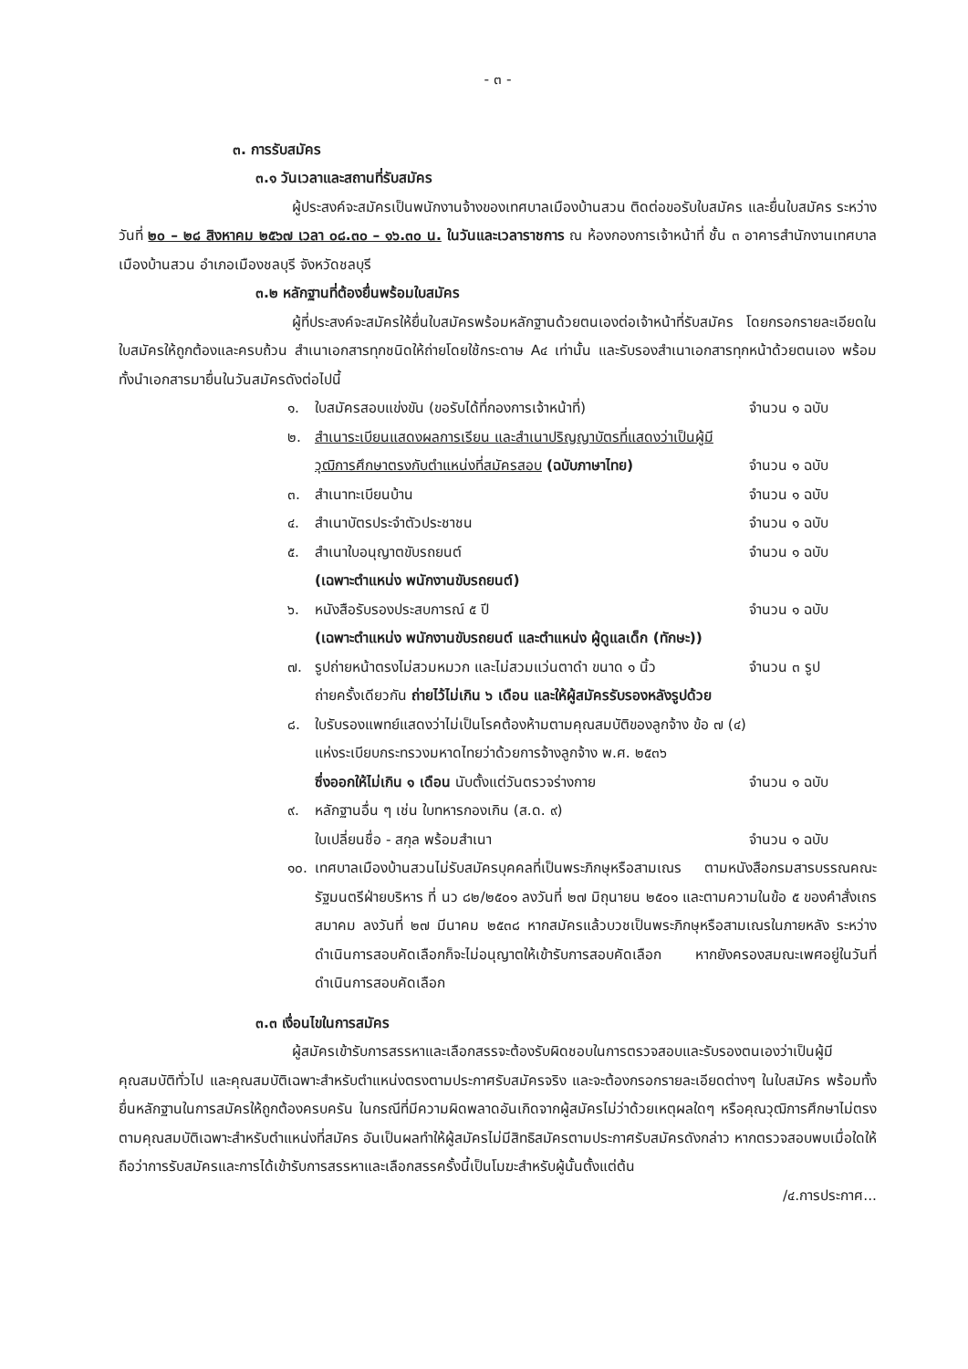- ๓ -
๓. การรับสมัคร
๓.๑ วันเวลาและสถานที่รับสมัคร
ผู้ประสงค์จะสมัครเป็นพนักงานจ้างของเทศบาลเมืองบ้านสวน ติดต่อขอรับใบสมัคร และยื่นใบสมัคร ระหว่างวันที่ ๒๐ – ๒๘ สิงหาคม ๒๕๖๗ เวลา ๐๘.๓๐ – ๑๖.๓๐ น. ในวันและเวลาราชการ ณ ห้องกองการเจ้าหน้าที่ ชั้น ๓ อาคารสำนักงานเทศบาลเมืองบ้านสวน อำเภอเมืองชลบุรี จังหวัดชลบุรี
๓.๒ หลักฐานที่ต้องยื่นพร้อมใบสมัคร
ผู้ที่ประสงค์จะสมัครให้ยื่นใบสมัครพร้อมหลักฐานด้วยตนเองต่อเจ้าหน้าที่รับสมัคร โดยกรอกรายละเอียดในใบสมัครให้ถูกต้องและครบถ้วน สำเนาเอกสารทุกชนิดให้ถ่ายโดยใช้กระดาษ A๔ เท่านั้น และรับรองสำเนาเอกสารทุกหน้าด้วยตนเอง พร้อมทั้งนำเอกสารมายื่นในวันสมัครดังต่อไปนี้
๑. ใบสมัครสอบแข่งขัน (ขอรับได้ที่กองการเจ้าหน้าที่) จำนวน ๑ ฉบับ
๒. สำเนาระเบียนแสดงผลการเรียน และสำเนาปริญญาบัตรที่แสดงว่าเป็นผู้มี
วุฒิการศึกษาตรงกับตำแหน่งที่สมัครสอบ (ฉบับภาษาไทย) จำนวน ๑ ฉบับ
๓. สำเนาทะเบียนบ้าน จำนวน ๑ ฉบับ
๔. สำเนาบัตรประจำตัวประชาชน จำนวน ๑ ฉบับ
๕. สำเนาใบอนุญาตขับรถยนต์ จำนวน ๑ ฉบับ
(เฉพาะตำแหน่ง พนักงานขับรถยนต์)
๖. หนังสือรับรองประสบการณ์ ๕ ปี จำนวน ๑ ฉบับ
(เฉพาะตำแหน่ง พนักงานขับรถยนต์ และตำแหน่ง ผู้ดูแลเด็ก (ทักษะ))
๗. รูปถ่ายหน้าตรงไม่สวมหมวก และไม่สวมแว่นตาดำ ขนาด ๑ นิ้ว จำนวน ๓ รูป
ถ่ายครั้งเดียวกัน ถ่ายไว้ไม่เกิน ๖ เดือน และให้ผู้สมัครรับรองหลังรูปด้วย
๘. ใบรับรองแพทย์แสดงว่าไม่เป็นโรคต้องห้ามตามคุณสมบัติของลูกจ้าง ข้อ ๗ (๔)
แห่งระเบียบกระทรวงมหาดไทยว่าด้วยการจ้างลูกจ้าง พ.ศ. ๒๕๓๖
ซึ่งออกให้ไม่เกิน ๑ เดือน นับตั้งแต่วันตรวจร่างกาย จำนวน ๑ ฉบับ
๙. หลักฐานอื่น ๆ เช่น ใบทหารกองเกิน (ส.ด. ๙)
ใบเปลี่ยนชื่อ - สกุล พร้อมสำเนา จำนวน ๑ ฉบับ
๑๐. เทศบาลเมืองบ้านสวนไม่รับสมัครบุคคลที่เป็นพระภิกษุหรือสามเณร ตามหนังสือกรมสารบรรณคณะรัฐมนตรีฝ่ายบริหาร ที่ นว ๘๒/๒๕๐๑ ลงวันที่ ๒๗ มิถุนายน ๒๕๐๑ และตามความในข้อ ๕ ของคำสั่งเถรสมาคม ลงวันที่ ๒๗ มีนาคม ๒๕๓๘ หากสมัครแล้วบวชเป็นพระภิกษุหรือสามเณรในภายหลัง ระหว่างดำเนินการสอบคัดเลือกก็จะไม่อนุญาตให้เข้ารับการสอบคัดเลือก หากยังครองสมณะเพศอยู่ในวันที่ดำเนินการสอบคัดเลือก
๓.๓ เงื่อนไขในการสมัคร
ผู้สมัครเข้ารับการสรรหาและเลือกสรรจะต้องรับผิดชอบในการตรวจสอบและรับรองตนเองว่าเป็นผู้มีคุณสมบัติทั่วไป และคุณสมบัติเฉพาะสำหรับตำแหน่งตรงตามประกาศรับสมัครจริง และจะต้องกรอกรายละเอียดต่างๆ ในใบสมัคร พร้อมทั้งยื่นหลักฐานในการสมัครให้ถูกต้องครบครัน ในกรณีที่มีความผิดพลาดอันเกิดจากผู้สมัครไม่ว่าด้วยเหตุผลใดๆ หรือคุณวุฒิการศึกษาไม่ตรงตามคุณสมบัติเฉพาะสำหรับตำแหน่งที่สมัคร อันเป็นผลทำให้ผู้สมัครไม่มีสิทธิสมัครตามประกาศรับสมัครดังกล่าว หากตรวจสอบพบเมื่อใดให้ถือว่าการรับสมัครและการได้เข้ารับการสรรหาและเลือกสรรครั้งนี้เป็นโมฆะสำหรับผู้นั้นตั้งแต่ต้น
/๔.การประกาศ...